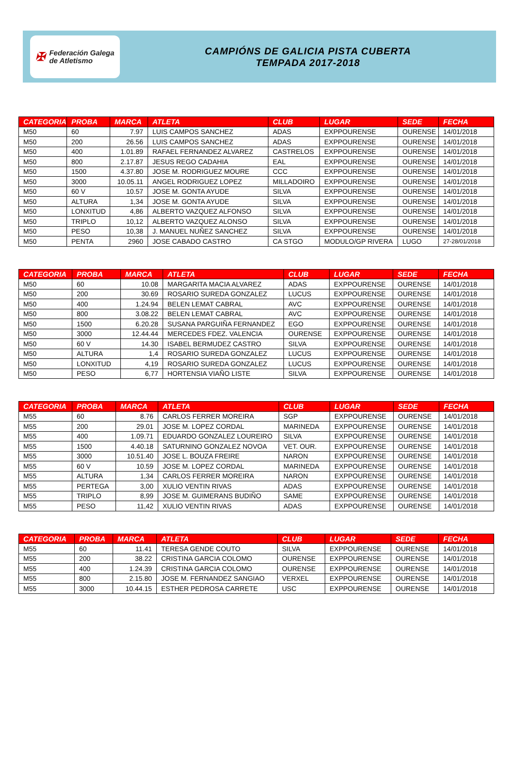✠ Federación Galega
de Atletismo
CAMPIÓNS DE GALICIA PISTA CUBERTA
TEMPADA 2017-2018
| CATEGORIA | PROBA | MARCA | ATLETA | CLUB | LUGAR | SEDE | FECHA |
| --- | --- | --- | --- | --- | --- | --- | --- |
| M50 | 60 | 7.97 | LUIS CAMPOS SANCHEZ | ADAS | EXPPOURENSE | OURENSE | 14/01/2018 |
| M50 | 200 | 26.56 | LUIS CAMPOS SANCHEZ | ADAS | EXPPOURENSE | OURENSE | 14/01/2018 |
| M50 | 400 | 1.01.89 | RAFAEL FERNANDEZ ALVAREZ | CASTRELOS | EXPPOURENSE | OURENSE | 14/01/2018 |
| M50 | 800 | 2.17.87 | JESUS REGO CADAHIA | EAL | EXPPOURENSE | OURENSE | 14/01/2018 |
| M50 | 1500 | 4.37.80 | JOSE M. RODRIGUEZ MOURE | CCC | EXPPOURENSE | OURENSE | 14/01/2018 |
| M50 | 3000 | 10.05.11 | ANGEL RODRIGUEZ LOPEZ | MILLADOIRO | EXPPOURENSE | OURENSE | 14/01/2018 |
| M50 | 60 V | 10.57 | JOSE M. GONTA AYUDE | SILVA | EXPPOURENSE | OURENSE | 14/01/2018 |
| M50 | ALTURA | 1,34 | JOSE M. GONTA AYUDE | SILVA | EXPPOURENSE | OURENSE | 14/01/2018 |
| M50 | LONXITUD | 4,86 | ALBERTO VAZQUEZ ALFONSO | SILVA | EXPPOURENSE | OURENSE | 14/01/2018 |
| M50 | TRIPLO | 10,12 | ALBERTO VAZQUEZ ALONSO | SILVA | EXPPOURENSE | OURENSE | 14/01/2018 |
| M50 | PESO | 10,38 | J. MANUEL NUÑEZ SANCHEZ | SILVA | EXPPOURENSE | OURENSE | 14/01/2018 |
| M50 | PENTA | 2960 | JOSE CABADO CASTRO | CA STGO | MODULO/GP RIVERA | LUGO | 27-28/01/2018 |
| CATEGORIA | PROBA | MARCA | ATLETA | CLUB | LUGAR | SEDE | FECHA |
| --- | --- | --- | --- | --- | --- | --- | --- |
| M50 | 60 | 10.08 | MARGARITA MACIA ALVAREZ | ADAS | EXPPOURENSE | OURENSE | 14/01/2018 |
| M50 | 200 | 30.69 | ROSARIO SUREDA GONZALEZ | LUCUS | EXPPOURENSE | OURENSE | 14/01/2018 |
| M50 | 400 | 1.24.94 | BELEN LEMAT CABRAL | AVC | EXPPOURENSE | OURENSE | 14/01/2018 |
| M50 | 800 | 3.08.22 | BELEN LEMAT CABRAL | AVC | EXPPOURENSE | OURENSE | 14/01/2018 |
| M50 | 1500 | 6.20.28 | SUSANA PARGUIÑA FERNANDEZ | EGO | EXPPOURENSE | OURENSE | 14/01/2018 |
| M50 | 3000 | 12.44.44 | MERCEDES FDEZ. VALENCIA | OURENSE | EXPPOURENSE | OURENSE | 14/01/2018 |
| M50 | 60 V | 14.30 | ISABEL BERMUDEZ CASTRO | SILVA | EXPPOURENSE | OURENSE | 14/01/2018 |
| M50 | ALTURA | 1,4 | ROSARIO SUREDA GONZALEZ | LUCUS | EXPPOURENSE | OURENSE | 14/01/2018 |
| M50 | LONXITUD | 4,19 | ROSARIO SUREDA GONZALEZ | LUCUS | EXPPOURENSE | OURENSE | 14/01/2018 |
| M50 | PESO | 6,77 | HORTENSIA VIAÑO LISTE | SILVA | EXPPOURENSE | OURENSE | 14/01/2018 |
| CATEGORIA | PROBA | MARCA | ATLETA | CLUB | LUGAR | SEDE | FECHA |
| --- | --- | --- | --- | --- | --- | --- | --- |
| M55 | 60 | 8.76 | CARLOS FERRER MOREIRA | SGP | EXPPOURENSE | OURENSE | 14/01/2018 |
| M55 | 200 | 29.01 | JOSE M. LOPEZ CORDAL | MARINEDA | EXPPOURENSE | OURENSE | 14/01/2018 |
| M55 | 400 | 1.09.71 | EDUARDO GONZALEZ LOUREIRO | SILVA | EXPPOURENSE | OURENSE | 14/01/2018 |
| M55 | 1500 | 4.40.18 | SATURNINO GONZALEZ NOVOA | VET. OUR. | EXPPOURENSE | OURENSE | 14/01/2018 |
| M55 | 3000 | 10.51.40 | JOSE L. BOUZA FREIRE | NARON | EXPPOURENSE | OURENSE | 14/01/2018 |
| M55 | 60 V | 10.59 | JOSE M. LOPEZ CORDAL | MARINEDA | EXPPOURENSE | OURENSE | 14/01/2018 |
| M55 | ALTURA | 1,34 | CARLOS FERRER MOREIRA | NARON | EXPPOURENSE | OURENSE | 14/01/2018 |
| M55 | PERTEGA | 3,00 | XULIO VENTIN RIVAS | ADAS | EXPPOURENSE | OURENSE | 14/01/2018 |
| M55 | TRIPLO | 8,99 | JOSE M. GUIMERANS BUDIÑO | SAME | EXPPOURENSE | OURENSE | 14/01/2018 |
| M55 | PESO | 11,42 | XULIO VENTIN RIVAS | ADAS | EXPPOURENSE | OURENSE | 14/01/2018 |
| CATEGORIA | PROBA | MARCA | ATLETA | CLUB | LUGAR | SEDE | FECHA |
| --- | --- | --- | --- | --- | --- | --- | --- |
| M55 | 60 | 11.41 | TERESA GENDE COUTO | SILVA | EXPPOURENSE | OURENSE | 14/01/2018 |
| M55 | 200 | 38.22 | CRISTINA GARCIA COLOMO | OURENSE | EXPPOURENSE | OURENSE | 14/01/2018 |
| M55 | 400 | 1.24.39 | CRISTINA GARCIA COLOMO | OURENSE | EXPPOURENSE | OURENSE | 14/01/2018 |
| M55 | 800 | 2.15.80 | JOSE M. FERNANDEZ SANGIAO | VERXEL | EXPPOURENSE | OURENSE | 14/01/2018 |
| M55 | 3000 | 10.44.15 | ESTHER PEDROSA CARRETE | USC | EXPPOURENSE | OURENSE | 14/01/2018 |